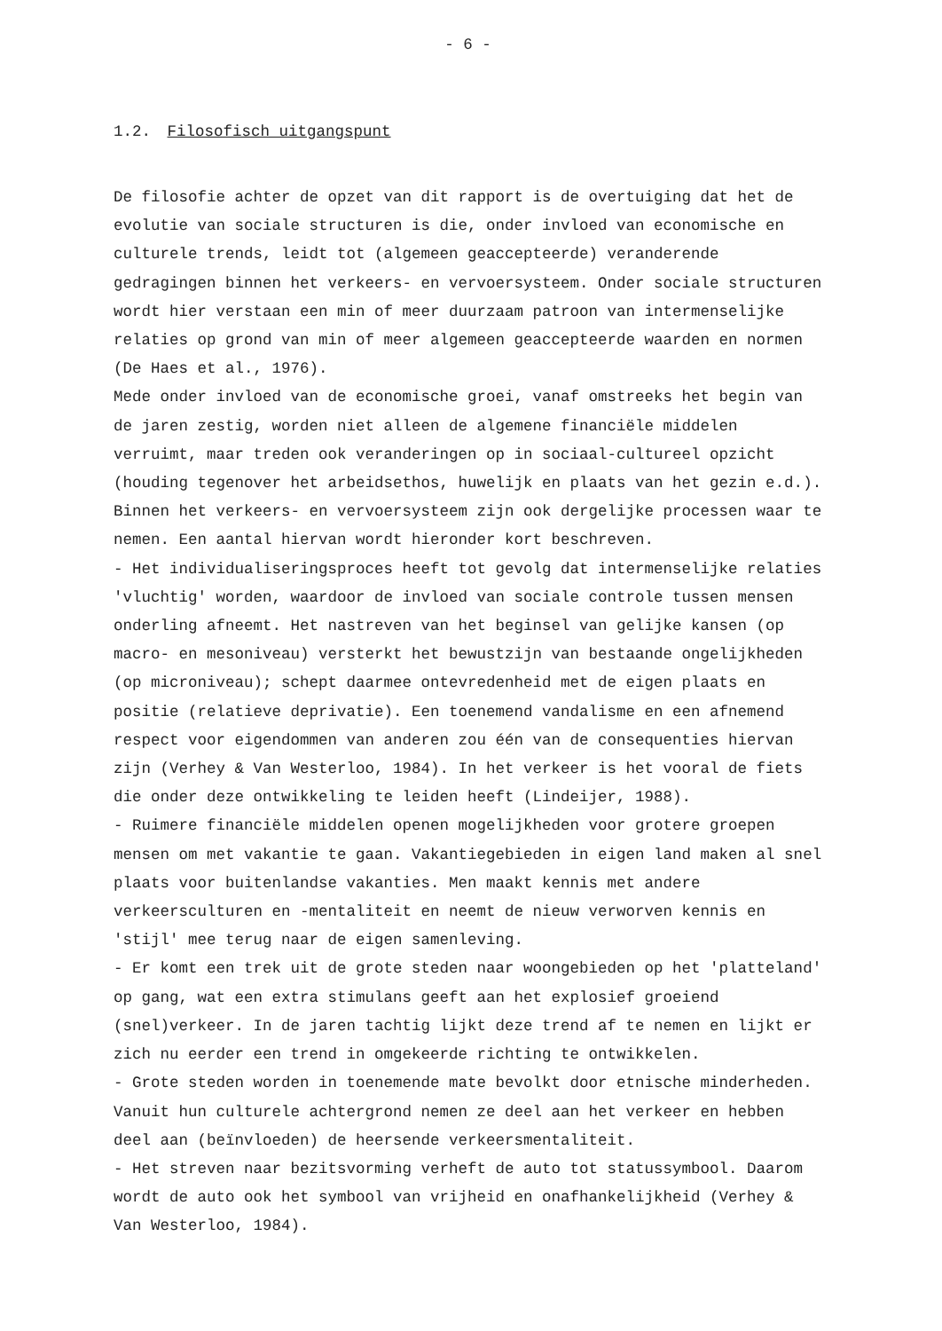- 6 -
1.2. Filosofisch uitgangspunt
De filosofie achter de opzet van dit rapport is de overtuiging dat het de evolutie van sociale structuren is die, onder invloed van economische en culturele trends, leidt tot (algemeen geaccepteerde) veranderende gedragingen binnen het verkeers- en vervoersysteem. Onder sociale structuren wordt hier verstaan een min of meer duurzaam patroon van intermenselijke relaties op grond van min of meer algemeen geaccepteerde waarden en normen (De Haes et al., 1976).
Mede onder invloed van de economische groei, vanaf omstreeks het begin van de jaren zestig, worden niet alleen de algemene financiële middelen verruimt, maar treden ook veranderingen op in sociaal-cultureel opzicht (houding tegenover het arbeidsethos, huwelijk en plaats van het gezin e.d.). Binnen het verkeers- en vervoersysteem zijn ook dergelijke processen waar te nemen. Een aantal hiervan wordt hieronder kort beschreven.
- Het individualiseringsproces heeft tot gevolg dat intermenselijke relaties 'vluchtig' worden, waardoor de invloed van sociale controle tussen mensen onderling afneemt. Het nastreven van het beginsel van gelijke kansen (op macro- en mesoniveau) versterkt het bewustzijn van bestaande ongelijkheden (op microniveau); schept daarmee ontevredenheid met de eigen plaats en positie (relatieve deprivatie). Een toenemend vandalisme en een afnemend respect voor eigendommen van anderen zou één van de consequenties hiervan zijn (Verhey & Van Westerloo, 1984). In het verkeer is het vooral de fiets die onder deze ontwikkeling te leiden heeft (Lindeijer, 1988).
- Ruimere financiële middelen openen mogelijkheden voor grotere groepen mensen om met vakantie te gaan. Vakantiegebieden in eigen land maken al snel plaats voor buitenlandse vakanties. Men maakt kennis met andere verkeersculturen en -mentaliteit en neemt de nieuw verworven kennis en 'stijl' mee terug naar de eigen samenleving.
- Er komt een trek uit de grote steden naar woongebieden op het 'platteland' op gang, wat een extra stimulans geeft aan het explosief groeiend (snel)verkeer. In de jaren tachtig lijkt deze trend af te nemen en lijkt er zich nu eerder een trend in omgekeerde richting te ontwikkelen.
- Grote steden worden in toenemende mate bevolkt door etnische minderheden. Vanuit hun culturele achtergrond nemen ze deel aan het verkeer en hebben deel aan (beïnvloeden) de heersende verkeersmentaliteit.
- Het streven naar bezitsvorming verheft de auto tot statussymbool. Daarom wordt de auto ook het symbool van vrijheid en onafhankelijkheid (Verhey & Van Westerloo, 1984).